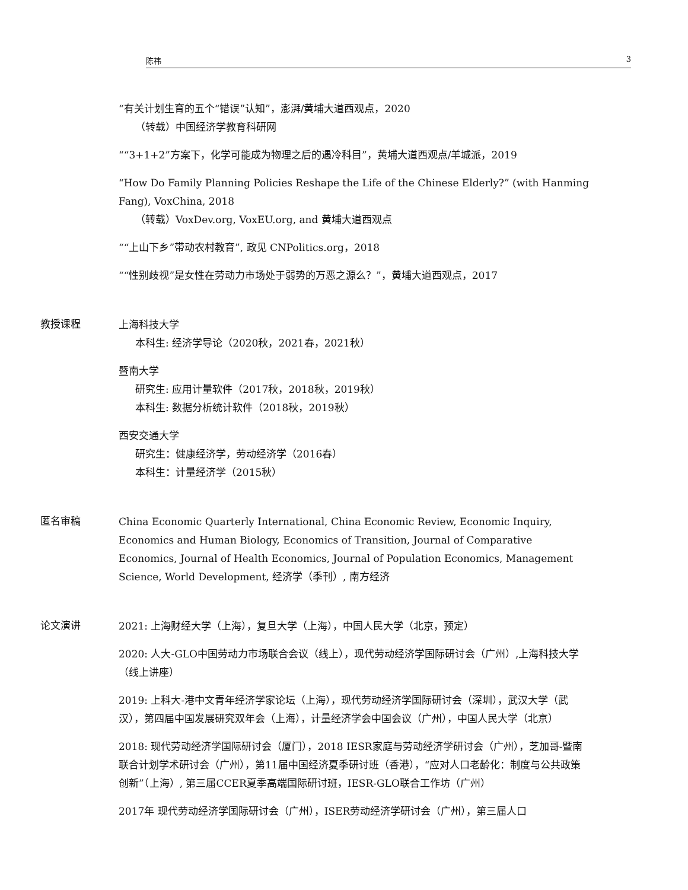陈祎 3
“有关计划生育的五个“错误”认知”，澎湃/黄埔大道西观点，2020
（转载）中国经济学教育科研网
““3+1+2”方案下，化学可能成为物理之后的遇冷科目”，黄埔大道西观点/羊城派，2019
“How Do Family Planning Policies Reshape the Life of the Chinese Elderly?” (with Hanming Fang), VoxChina, 2018
（转载）VoxDev.org, VoxEU.org, and 黄埔大道西观点
““上山下乡”带动农村教育”, 政见 CNPolitics.org，2018
““性别歧视”是女性在劳动力市场处于弱势的万恶之源么？”，黄埔大道西观点，2017
教授课程
上海科技大学
本科生: 经济学导论（2020秋，2021春，2021秋）
暨南大学
研究生: 应用计量软件（2017秋，2018秋，2019秋）
本科生: 数据分析统计软件（2018秋，2019秋）
西安交通大学
研究生：健康经济学，劳动经济学（2016春）
本科生：计量经济学（2015秋）
匿名审稿
China Economic Quarterly International, China Economic Review, Economic Inquiry, Economics and Human Biology, Economics of Transition, Journal of Comparative Economics, Journal of Health Economics, Journal of Population Economics, Management Science, World Development, 经济学（季刊）, 南方经济
论文演讲
2021: 上海财经大学（上海），复旦大学（上海），中国人民大学（北京，预定）
2020: 人大-GLO中国劳动力市场联合会议（线上），现代劳动经济学国际研讨会（广州）,上海科技大学（线上讲座）
2019: 上科大-港中文青年经济学家论坛（上海），现代劳动经济学国际研讨会（深圳），武汉大学（武汉），第四届中国发展研究双年会（上海），计量经济学会中国会议（广州），中国人民大学（北京）
2018: 现代劳动经济学国际研讨会（厦门），2018 IESR家庭与劳动经济学研讨会（广州），芝加哥-暨南联合计划学术研讨会（广州），第11届中国经济夏季研讨班（香港），“应对人口老龄化：制度与公共政策创新”（上海）, 第三届CCER夏季高端国际研讨班，IESR-GLO联合工作坊（广州）
2017年 现代劳动经济学国际研讨会（广州），ISER劳动经济学研讨会（广州），第三届人口